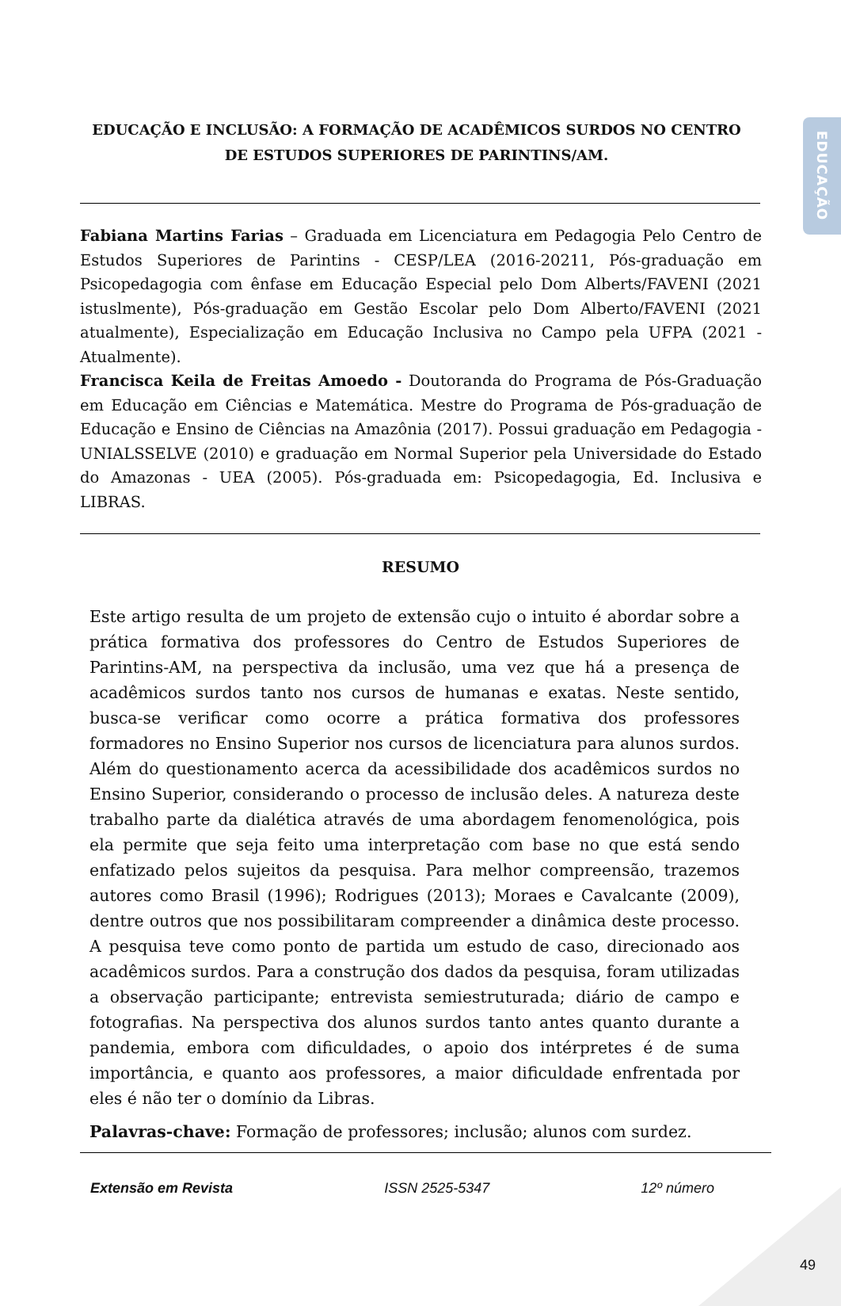EDUCAÇÃO
EDUCAÇÃO E INCLUSÃO: A FORMAÇÃO DE ACADÊMICOS SURDOS NO CENTRO DE ESTUDOS SUPERIORES DE PARINTINS/AM.
Fabiana Martins Farias – Graduada em Licenciatura em Pedagogia Pelo Centro de Estudos Superiores de Parintins - CESP/LEA (2016-20211, Pós-graduação em Psicopedagogia com ênfase em Educação Especial pelo Dom Alberts/FAVENI (2021 istuslmente), Pós-graduação em Gestão Escolar pelo Dom Alberto/FAVENI (2021 atualmente), Especialização em Educação Inclusiva no Campo pela UFPA (2021 - Atualmente).
Francisca Keila de Freitas Amoedo - Doutoranda do Programa de Pós-Graduação em Educação em Ciências e Matemática. Mestre do Programa de Pós-graduação de Educação e Ensino de Ciências na Amazônia (2017). Possui graduação em Pedagogia - UNIALSSELVE (2010) e graduação em Normal Superior pela Universidade do Estado do Amazonas - UEA (2005). Pós-graduada em: Psicopedagogia, Ed. Inclusiva e LIBRAS.
RESUMO
Este artigo resulta de um projeto de extensão cujo o intuito é abordar sobre a prática formativa dos professores do Centro de Estudos Superiores de Parintins-AM, na perspectiva da inclusão, uma vez que há a presença de acadêmicos surdos tanto nos cursos de humanas e exatas. Neste sentido, busca-se verificar como ocorre a prática formativa dos professores formadores no Ensino Superior nos cursos de licenciatura para alunos surdos. Além do questionamento acerca da acessibilidade dos acadêmicos surdos no Ensino Superior, considerando o processo de inclusão deles. A natureza deste trabalho parte da dialética através de uma abordagem fenomenológica, pois ela permite que seja feito uma interpretação com base no que está sendo enfatizado pelos sujeitos da pesquisa. Para melhor compreensão, trazemos autores como Brasil (1996); Rodrigues (2013); Moraes e Cavalcante (2009), dentre outros que nos possibilitaram compreender a dinâmica deste processo. A pesquisa teve como ponto de partida um estudo de caso, direcionado aos acadêmicos surdos. Para a construção dos dados da pesquisa, foram utilizadas a observação participante; entrevista semiestruturada; diário de campo e fotografias. Na perspectiva dos alunos surdos tanto antes quanto durante a pandemia, embora com dificuldades, o apoio dos intérpretes é de suma importância, e quanto aos professores, a maior dificuldade enfrentada por eles é não ter o domínio da Libras.
Palavras-chave: Formação de professores; inclusão; alunos com surdez.
Extensão em Revista ISSN 2525-5347 12º número
49